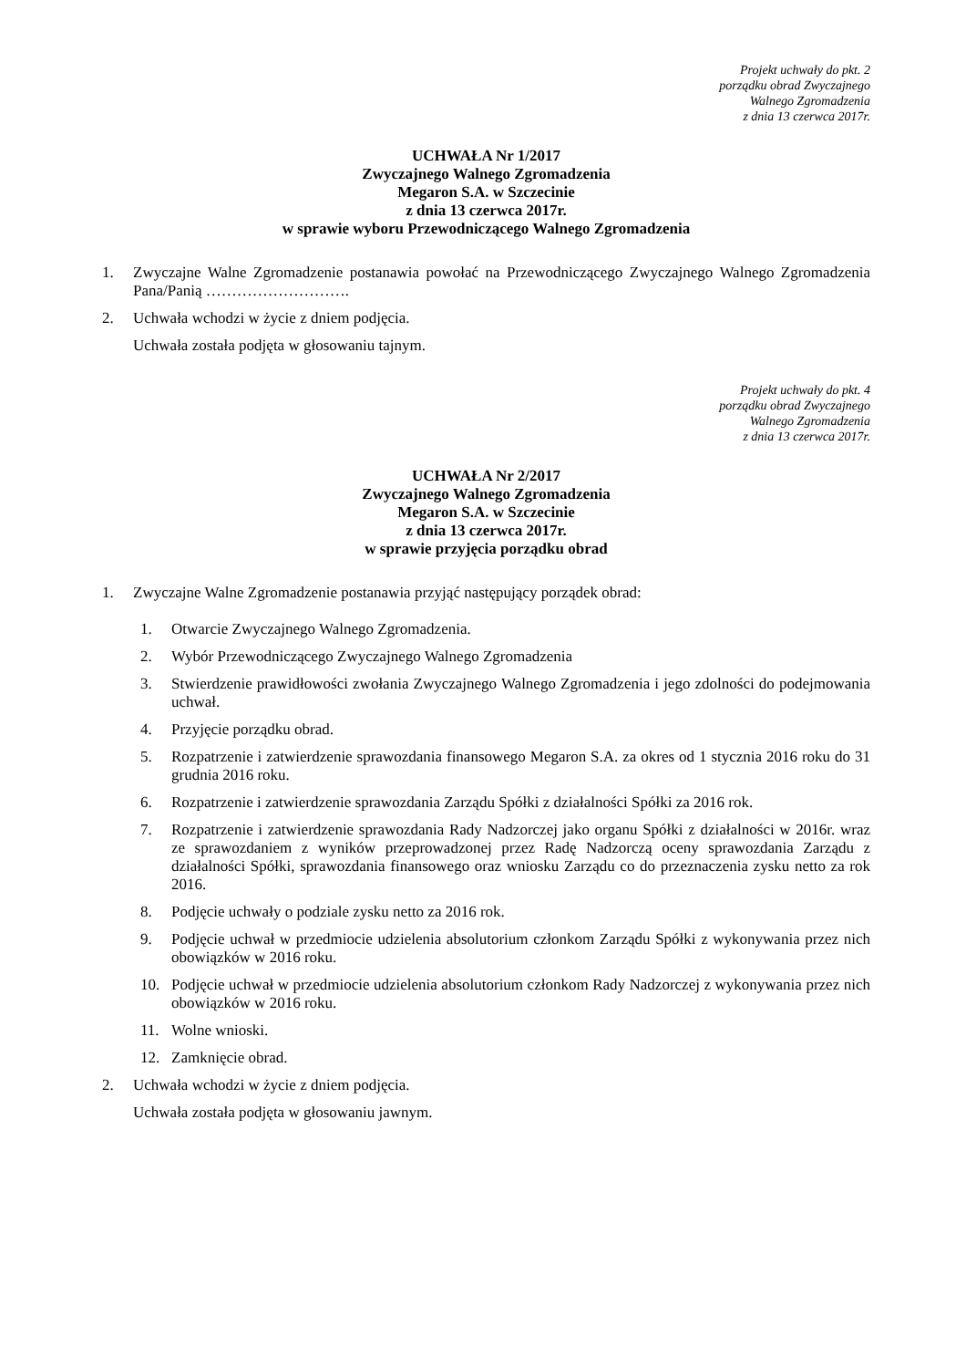Projekt uchwały do pkt. 2
porządku obrad Zwyczajnego
Walnego Zgromadzenia
z dnia 13 czerwca 2017r.
UCHWAŁA Nr 1/2017
Zwyczajnego Walnego Zgromadzenia
Megaron S.A. w Szczecinie
z dnia 13 czerwca 2017r.
w sprawie wyboru Przewodniczącego Walnego Zgromadzenia
1. Zwyczajne Walne Zgromadzenie postanawia powołać na Przewodniczącego Zwyczajnego Walnego Zgromadzenia Pana/Panią ……………………….
2. Uchwała wchodzi w życie z dniem podjęcia.
Uchwała została podjęta w głosowaniu tajnym.
Projekt uchwały do pkt. 4
porządku obrad Zwyczajnego
Walnego Zgromadzenia
z dnia 13 czerwca 2017r.
UCHWAŁA Nr 2/2017
Zwyczajnego Walnego Zgromadzenia
Megaron S.A. w Szczecinie
z dnia 13 czerwca 2017r.
w sprawie przyjęcia porządku obrad
1. Zwyczajne Walne Zgromadzenie postanawia przyjąć następujący porządek obrad:
1. Otwarcie Zwyczajnego Walnego Zgromadzenia.
2. Wybór Przewodniczącego Zwyczajnego Walnego Zgromadzenia
3. Stwierdzenie prawidłowości zwołania Zwyczajnego Walnego Zgromadzenia i jego zdolności do podejmowania uchwał.
4. Przyjęcie porządku obrad.
5. Rozpatrzenie i zatwierdzenie sprawozdania finansowego Megaron S.A. za okres od 1 stycznia 2016 roku do 31 grudnia 2016 roku.
6. Rozpatrzenie i zatwierdzenie sprawozdania Zarządu Spółki z działalności Spółki za 2016 rok.
7. Rozpatrzenie i zatwierdzenie sprawozdania Rady Nadzorczej jako organu Spółki z działalności w 2016r. wraz ze sprawozdaniem z wyników przeprowadzonej przez Radę Nadzorczą oceny sprawozdania Zarządu z działalności Spółki, sprawozdania finansowego oraz wniosku Zarządu co do przeznaczenia zysku netto za rok 2016.
8. Podjęcie uchwały o podziale zysku netto za 2016 rok.
9. Podjęcie uchwał w przedmiocie udzielenia absolutorium członkom Zarządu Spółki z wykonywania przez nich obowiązków w 2016 roku.
10. Podjęcie uchwał w przedmiocie udzielenia absolutorium członkom Rady Nadzorczej z wykonywania przez nich obowiązków w 2016 roku.
11. Wolne wnioski.
12. Zamknięcie obrad.
2. Uchwała wchodzi w życie z dniem podjęcia.
Uchwała została podjęta w głosowaniu jawnym.